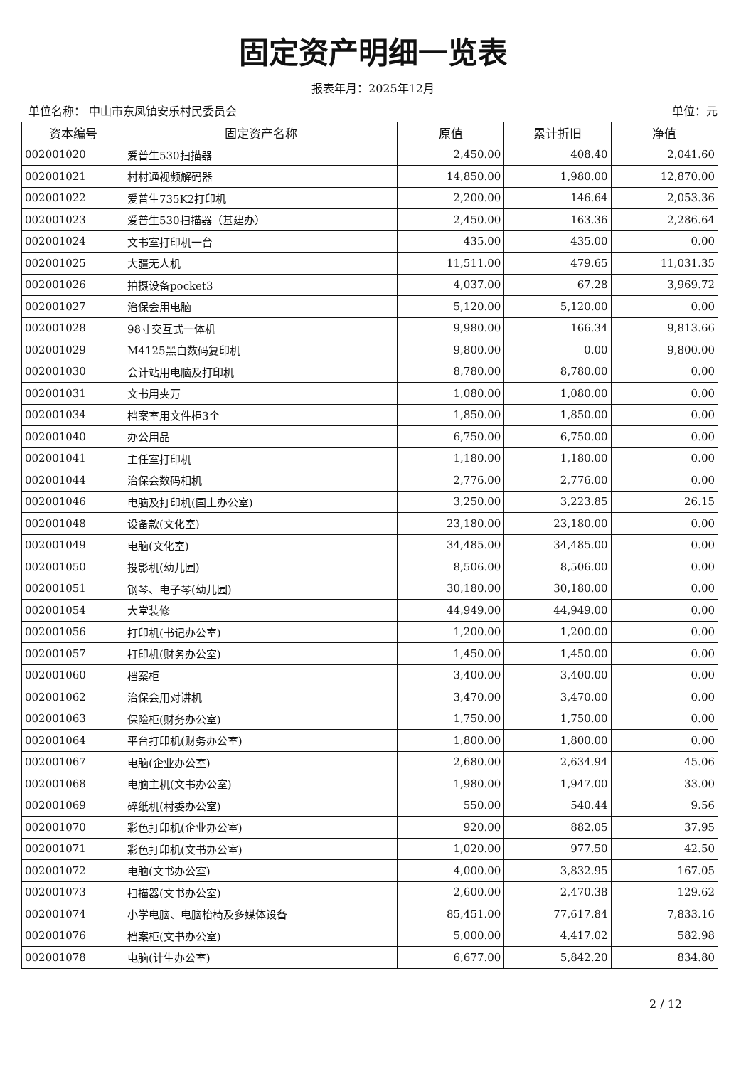固定资产明细一览表
报表年月：2025年12月
单位名称： 中山市东凤镇安乐村民委员会 单位：元
| 资本编号 | 固定资产名称 | 原值 | 累计折旧 | 净值 |
| --- | --- | --- | --- | --- |
| 002001020 | 爱普生530扫描器 | 2,450.00 | 408.40 | 2,041.60 |
| 002001021 | 村村通视频解码器 | 14,850.00 | 1,980.00 | 12,870.00 |
| 002001022 | 爱普生735K2打印机 | 2,200.00 | 146.64 | 2,053.36 |
| 002001023 | 爱普生530扫描器（基建办） | 2,450.00 | 163.36 | 2,286.64 |
| 002001024 | 文书室打印机一台 | 435.00 | 435.00 | 0.00 |
| 002001025 | 大疆无人机 | 11,511.00 | 479.65 | 11,031.35 |
| 002001026 | 拍摄设备pocket3 | 4,037.00 | 67.28 | 3,969.72 |
| 002001027 | 治保会用电脑 | 5,120.00 | 5,120.00 | 0.00 |
| 002001028 | 98寸交互式一体机 | 9,980.00 | 166.34 | 9,813.66 |
| 002001029 | M4125黑白数码复印机 | 9,800.00 | 0.00 | 9,800.00 |
| 002001030 | 会计站用电脑及打印机 | 8,780.00 | 8,780.00 | 0.00 |
| 002001031 | 文书用夹万 | 1,080.00 | 1,080.00 | 0.00 |
| 002001034 | 档案室用文件柜3个 | 1,850.00 | 1,850.00 | 0.00 |
| 002001040 | 办公用品 | 6,750.00 | 6,750.00 | 0.00 |
| 002001041 | 主任室打印机 | 1,180.00 | 1,180.00 | 0.00 |
| 002001044 | 治保会数码相机 | 2,776.00 | 2,776.00 | 0.00 |
| 002001046 | 电脑及打印机(国土办公室) | 3,250.00 | 3,223.85 | 26.15 |
| 002001048 | 设备款(文化室) | 23,180.00 | 23,180.00 | 0.00 |
| 002001049 | 电脑(文化室) | 34,485.00 | 34,485.00 | 0.00 |
| 002001050 | 投影机(幼儿园) | 8,506.00 | 8,506.00 | 0.00 |
| 002001051 | 钢琴、电子琴(幼儿园) | 30,180.00 | 30,180.00 | 0.00 |
| 002001054 | 大堂装修 | 44,949.00 | 44,949.00 | 0.00 |
| 002001056 | 打印机(书记办公室) | 1,200.00 | 1,200.00 | 0.00 |
| 002001057 | 打印机(财务办公室) | 1,450.00 | 1,450.00 | 0.00 |
| 002001060 | 档案柜 | 3,400.00 | 3,400.00 | 0.00 |
| 002001062 | 治保会用对讲机 | 3,470.00 | 3,470.00 | 0.00 |
| 002001063 | 保险柜(财务办公室) | 1,750.00 | 1,750.00 | 0.00 |
| 002001064 | 平台打印机(财务办公室) | 1,800.00 | 1,800.00 | 0.00 |
| 002001067 | 电脑(企业办公室) | 2,680.00 | 2,634.94 | 45.06 |
| 002001068 | 电脑主机(文书办公室) | 1,980.00 | 1,947.00 | 33.00 |
| 002001069 | 碎纸机(村委办公室) | 550.00 | 540.44 | 9.56 |
| 002001070 | 彩色打印机(企业办公室) | 920.00 | 882.05 | 37.95 |
| 002001071 | 彩色打印机(文书办公室) | 1,020.00 | 977.50 | 42.50 |
| 002001072 | 电脑(文书办公室) | 4,000.00 | 3,832.95 | 167.05 |
| 002001073 | 扫描器(文书办公室) | 2,600.00 | 2,470.38 | 129.62 |
| 002001074 | 小学电脑、电脑枱椅及多媒体设备 | 85,451.00 | 77,617.84 | 7,833.16 |
| 002001076 | 档案柜(文书办公室) | 5,000.00 | 4,417.02 | 582.98 |
| 002001078 | 电脑(计生办公室) | 6,677.00 | 5,842.20 | 834.80 |
2 / 12